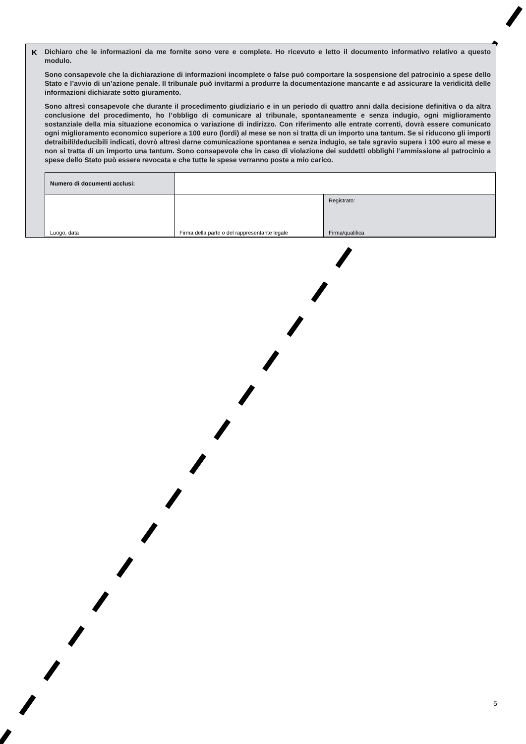K
Dichiaro che le informazioni da me fornite sono vere e complete. Ho ricevuto e letto il documento informativo relativo a questo modulo.
Sono consapevole che la dichiarazione di informazioni incomplete o false può comportare la sospensione del patrocinio a spese dello Stato e l’avvio di un’azione penale. Il tribunale può invitarmi a produrre la documentazione mancante e ad assicurare la veridicità delle informazioni dichiarate sotto giuramento.
Sono altresì consapevole che durante il procedimento giudiziario e in un periodo di quattro anni dalla decisione definitiva o da altra conclusione del procedimento, ho l’obbligo di comunicare al tribunale, spontaneamente e senza indugio, ogni miglioramento sostanziale della mia situazione economica o variazione di indirizzo. Con riferimento alle entrate correnti, dovrà essere comunicato ogni miglioramento economico superiore a 100 euro (lordi) al mese se non si tratta di un importo una tantum. Se si riducono gli importi detraibili/deducibili indicati, dovrò altresì darne comunicazione spontanea e senza indugio, se tale sgravio supera i 100 euro al mese e non si tratta di un importo una tantum. Sono consapevole che in caso di violazione dei suddetti obblighi l’ammissione al patrocinio a spese dello Stato può essere revocata e che tutte le spese verranno poste a mio carico.
| Numero di documenti acclusi: | | |
| Luogo, data | Firma della parte o del rappresentante legale | Registrato: Firma/qualifica |
5